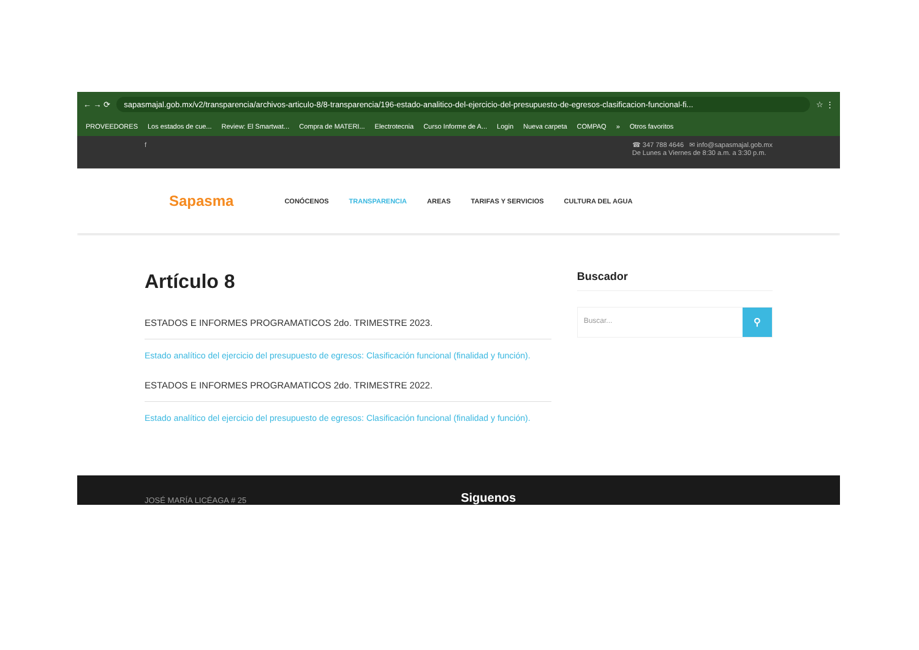← → ⟳
sapasmajal.gob.mx/v2/transparencia/archivos-articulo-8/8-transparencia/196-estado-analitico-del-ejercicio-del-presupuesto-de-egresos-clasificacion-funcional-fi...
☆ ⋮
PROVEEDORES Los estados de cue... Review: El Smartwat... Compra de MATERI... Electrotecnia Curso Informe de A... Login Nueva carpeta COMPAQ » Otros favoritos
f ☎ 347 788 4646 ✉ info@sapasmajal.gob.mx
De Lunes a Viernes de 8:30 a.m. a 3:30 p.m.
Sapasma CONÓCENOS TRANSPARENCIA AREAS TARIFAS Y SERVICIOS CULTURA DEL AGUA
Artículo 8
ESTADOS E INFORMES PROGRAMATICOS 2do. TRIMESTRE 2023.
Estado analítico del ejercicio del presupuesto de egresos: Clasificación funcional (finalidad y función).
ESTADOS E INFORMES PROGRAMATICOS 2do. TRIMESTRE 2022.
Estado analítico del ejercicio del presupuesto de egresos: Clasificación funcional (finalidad y función).
Buscador
Buscar... ⚲
JOSÉ MARÍA LICÉAGA # 25
Siguenos